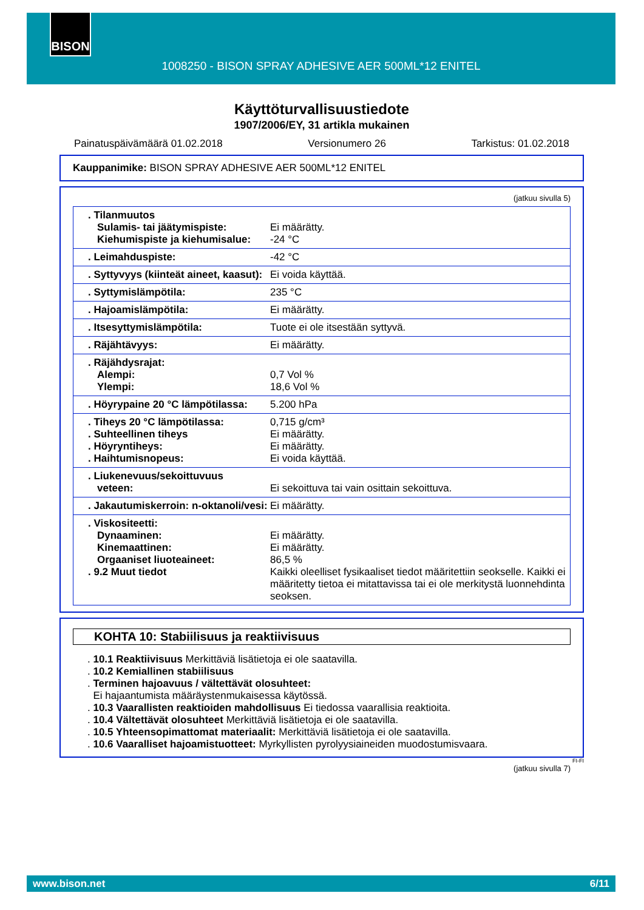BISON
1008250 - BISON SPRAY ADHESIVE AER 500ML*12 ENITEL
Käyttöturvallisuustiedote
1907/2006/EY, 31 artikla mukainen
Painatuspäivämäärä 01.02.2018 Versionumero 26 Tarkistus: 01.02.2018
Kauppanimike: BISON SPRAY ADHESIVE AER 500ML*12 ENITEL
(jatkuu sivulla 5)
| . Tilanmuutos Sulamis- tai jäätymispiste: Kiehumispiste ja kiehumisalue: | Ei määrätty. -24 °C |
| . Leimahduspiste: | -42 °C |
| . Syttyvyys (kiinteät aineet, kaasut): | Ei voida käyttää. |
| . Syttymislämpötila: | 235 °C |
| . Hajoamislämpötila: | Ei määrätty. |
| . Itsesyttymislämpötila: | Tuote ei ole itsestään syttyvä. |
| . Räjähtävyys: | Ei määrätty. |
| . Räjähdysrajat: Alempi: Ylempi: | 0,7 Vol % 18,6 Vol % |
| . Höyrypaine 20 °C lämpötilassa: | 5.200 hPa |
| . Tiheys 20 °C lämpötilassa: . Suhteellinen tiheys . Höyryntiheys: . Haihtumisnopeus: | 0,715 g/cm³ Ei määrätty. Ei määrätty. Ei voida käyttää. |
| . Liukenevuus/sekoittuvuus veteen: | Ei sekoittuva tai vain osittain sekoittuva. |
| . Jakautumiskerroin: n-oktanoli/vesi: | Ei määrätty. |
| . Viskositeetti: Dynaaminen: Kinemaattinen: Orgaaniset liuoteaineet: . 9.2 Muut tiedot | Ei määrätty. Ei määrätty. 86,5 % Kaikki oleelliset fysikaaliset tiedot määritettiin seokselle. Kaikki ei määritetty tietoa ei mitattavissa tai ei ole merkitystä luonnehdinta seoksen. |
KOHTA 10: Stabiilisuus ja reaktiivisuus
. 10.1 Reaktiivisuus Merkittäviä lisätietoja ei ole saatavilla.
. 10.2 Kemiallinen stabiilisuus
. Terminen hajoavuus / vältettävät olosuhteet:
Ei hajaantumista määräystenmukaisessa käytössä.
. 10.3 Vaarallisten reaktioiden mahdollisuus Ei tiedossa vaarallisia reaktioita.
. 10.4 Vältettävät olosuhteet Merkittäviä lisätietoja ei ole saatavilla.
. 10.5 Yhteensopimattomat materiaalit: Merkittäviä lisätietoja ei ole saatavilla.
. 10.6 Vaaralliset hajoamistuotteet: Myrkyllisten pyrolyysiaineiden muodostumisvaara.
FI-FI
(jatkuu sivulla 7)
www.bison.net 6/11